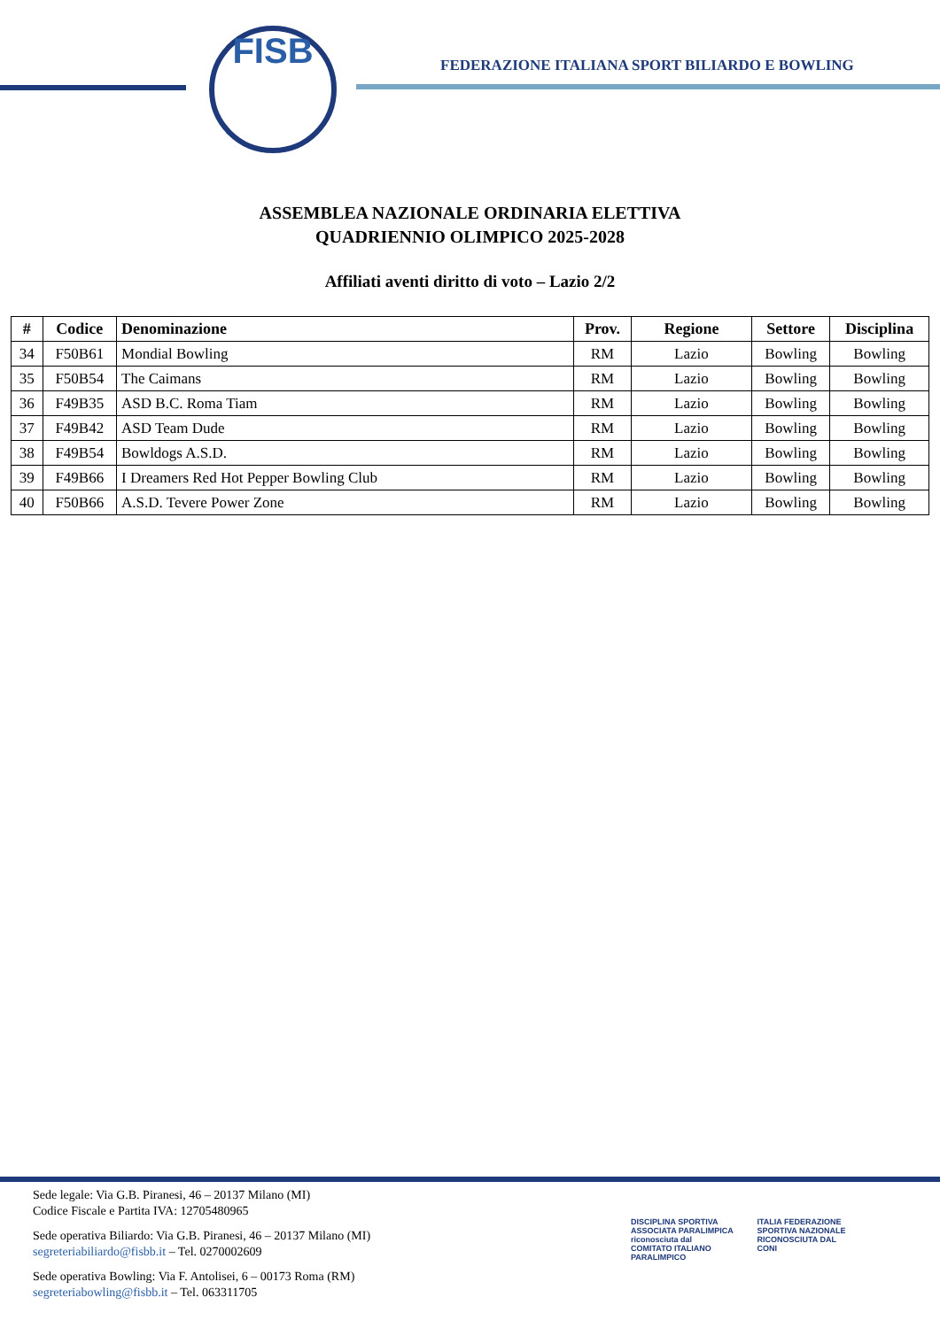FISB
FEDERAZIONE ITALIANA SPORT BILIARDO E BOWLING
ASSEMBLEA NAZIONALE ORDINARIA ELETTIVA
QUADRIENNIO OLIMPICO 2025-2028
Affiliati aventi diritto di voto – Lazio 2/2
| # | Codice | Denominazione | Prov. | Regione | Settore | Disciplina |
| --- | --- | --- | --- | --- | --- | --- |
| 34 | F50B61 | Mondial Bowling | RM | Lazio | Bowling | Bowling |
| 35 | F50B54 | The Caimans | RM | Lazio | Bowling | Bowling |
| 36 | F49B35 | ASD B.C. Roma Tiam | RM | Lazio | Bowling | Bowling |
| 37 | F49B42 | ASD Team Dude | RM | Lazio | Bowling | Bowling |
| 38 | F49B54 | Bowldogs A.S.D. | RM | Lazio | Bowling | Bowling |
| 39 | F49B66 | I Dreamers Red Hot Pepper Bowling Club | RM | Lazio | Bowling | Bowling |
| 40 | F50B66 | A.S.D. Tevere Power Zone | RM | Lazio | Bowling | Bowling |
Sede legale: Via G.B. Piranesi, 46 – 20137 Milano (MI)
Codice Fiscale e Partita IVA: 12705480965
Sede operativa Biliardo: Via G.B. Piranesi, 46 – 20137 Milano (MI)
segreteriabiliardo@fisbb.it – Tel. 0270002609
Sede operativa Bowling: Via F. Antolisei, 6 – 00173 Roma (RM)
segreteriabowling@fisbb.it – Tel. 063311705
DISCIPLINA SPORTIVA ASSOCIATA PARALIMPICA riconosciuta dal
COMITATO ITALIANO PARALIMPICO ITALIA FEDERAZIONE SPORTIVA NAZIONALE RICONOSCIUTA DAL CONI